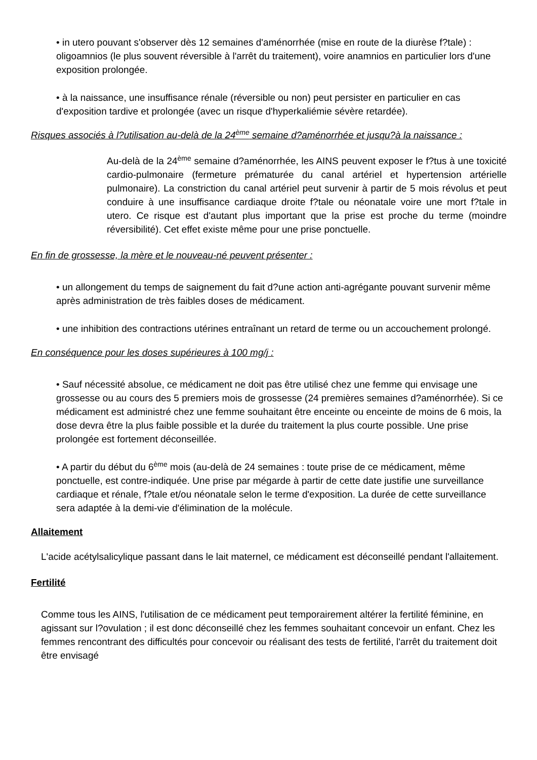• in utero pouvant s'observer dès 12 semaines d'aménorrhée (mise en route de la diurèse f?tale) : oligoamnios (le plus souvent réversible à l'arrêt du traitement), voire anamnios en particulier lors d'une exposition prolongée.
• à la naissance, une insuffisance rénale (réversible ou non) peut persister en particulier en cas d'exposition tardive et prolongée (avec un risque d'hyperkaliémie sévère retardée).
Risques associés à l?utilisation au-delà de la 24<sup>ème</sup> semaine d?aménorrhée et jusqu?à la naissance :
Au-delà de la 24<sup>ème</sup> semaine d?aménorrhée, les AINS peuvent exposer le f?tus à une toxicité cardio-pulmonaire (fermeture prématurée du canal artériel et hypertension artérielle pulmonaire). La constriction du canal artériel peut survenir à partir de 5 mois révolus et peut conduire à une insuffisance cardiaque droite f?tale ou néonatale voire une mort f?tale in utero. Ce risque est d'autant plus important que la prise est proche du terme (moindre réversibilité). Cet effet existe même pour une prise ponctuelle.
En fin de grossesse, la mère et le nouveau-né peuvent présenter :
• un allongement du temps de saignement du fait d?une action anti-agrégante pouvant survenir même après administration de très faibles doses de médicament.
• une inhibition des contractions utérines entraînant un retard de terme ou un accouchement prolongé.
En conséquence pour les doses supérieures à 100 mg/j :
• Sauf nécessité absolue, ce médicament ne doit pas être utilisé chez une femme qui envisage une grossesse ou au cours des 5 premiers mois de grossesse (24 premières semaines d?aménorrhée). Si ce médicament est administré chez une femme souhaitant être enceinte ou enceinte de moins de 6 mois, la dose devra être la plus faible possible et la durée du traitement la plus courte possible. Une prise prolongée est fortement déconseillée.
• A partir du début du 6<sup>ème</sup> mois (au-delà de 24 semaines : toute prise de ce médicament, même ponctuelle, est contre-indiquée. Une prise par mégarde à partir de cette date justifie une surveillance cardiaque et rénale, f?tale et/ou néonatale selon le terme d'exposition. La durée de cette surveillance sera adaptée à la demi-vie d'élimination de la molécule.
Allaitement
L'acide acétylsalicylique passant dans le lait maternel, ce médicament est déconseillé pendant l'allaitement.
Fertilité
Comme tous les AINS, l'utilisation de ce médicament peut temporairement altérer la fertilité féminine, en agissant sur l?ovulation ; il est donc déconseillé chez les femmes souhaitant concevoir un enfant. Chez les femmes rencontrant des difficultés pour concevoir ou réalisant des tests de fertilité, l'arrêt du traitement doit être envisagé